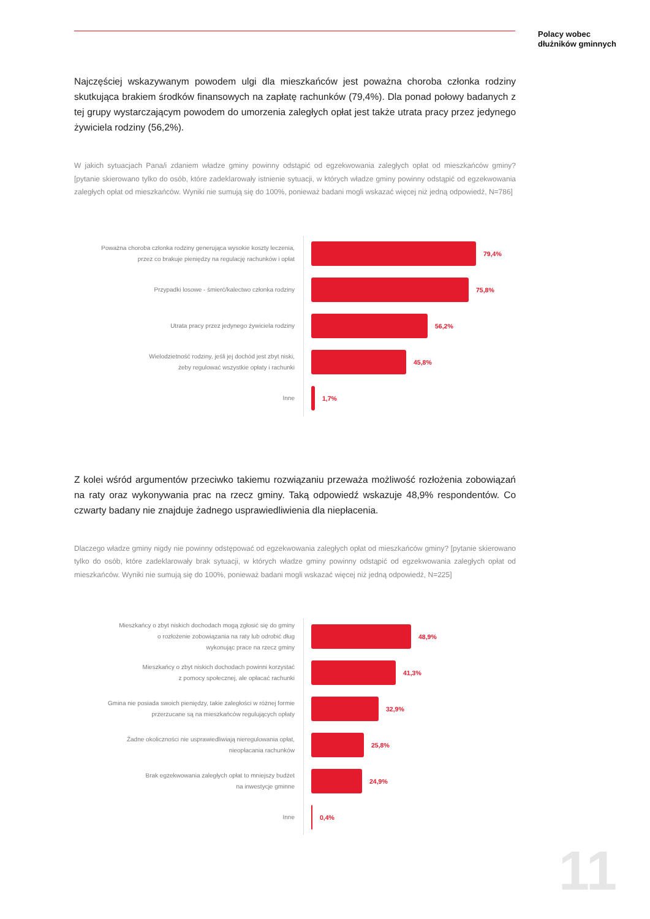Polacy wobec
dłużników gminnych
Najczęściej wskazywanym powodem ulgi dla mieszkańców jest poważna choroba członka rodziny skutkująca brakiem środków finansowych na zapłatę rachunków (79,4%). Dla ponad połowy badanych z tej grupy wystarczającym powodem do umorzenia zaległych opłat jest także utrata pracy przez jedynego żywiciela rodziny (56,2%).
W jakich sytuacjach Pana/i zdaniem władze gminy powinny odstąpić od egzekwowania zaległych opłat od mieszkańców gminy? [pytanie skierowano tylko do osób, które zadeklarowały istnienie sytuacji, w których władze gminy powinny odstąpić od egzekwowania zaległych opłat od mieszkańców. Wyniki nie sumują się do 100%, ponieważ badani mogli wskazać więcej niż jedną odpowiedź, N=786]
Poważna choroba członka rodziny generująca wysokie koszty leczenia,
przez co brakuje pieniędzy na regulację rachunków i opłat
79,4%
Przypadki losowe - śmierć/kalectwo członka rodziny
75,8%
Utrata pracy przez jedynego żywiciela rodziny
56,2%
Wielodzietność rodziny, jeśli jej dochód jest zbyt niski,
żeby regulować wszystkie opłaty i rachunki
45,8%
Inne
1,7%
Z kolei wśród argumentów przeciwko takiemu rozwiązaniu przeważa możliwość rozłożenia zobowiązań na raty oraz wykonywania prac na rzecz gminy. Taką odpowiedź wskazuje 48,9% respondentów. Co czwarty badany nie znajduje żadnego usprawiedliwienia dla niepłacenia.
Dlaczego władze gminy nigdy nie powinny odstępować od egzekwowania zaległych opłat od mieszkańców gminy? [pytanie skierowano tylko do osób, które zadeklarowały brak sytuacji, w których władze gminy powinny odstąpić od egzekwowania zaległych opłat od mieszkańców. Wyniki nie sumują się do 100%, ponieważ badani mogli wskazać więcej niż jedną odpowiedź, N=225]
Mieszkańcy o zbyt niskich dochodach mogą zgłosić się do gminy
o rozłożenie zobowiązania na raty lub odrobić dług
wykonując prace na rzecz gminy
48,9%
Mieszkańcy o zbyt niskich dochodach powinni korzystać
z pomocy społecznej, ale opłacać rachunki
41,3%
Gmina nie posiada swoich pieniędzy, takie zaległości w różnej formie
przerzucane są na mieszkańców regulujących opłaty
32,9%
Żadne okoliczności nie usprawiedliwiają nieregulowania opłat,
nieopłacania rachunków
25,8%
Brak egzekwowania zaległych opłat to mniejszy budżet
na inwestycje gminne
24,9%
Inne
0,4%
11